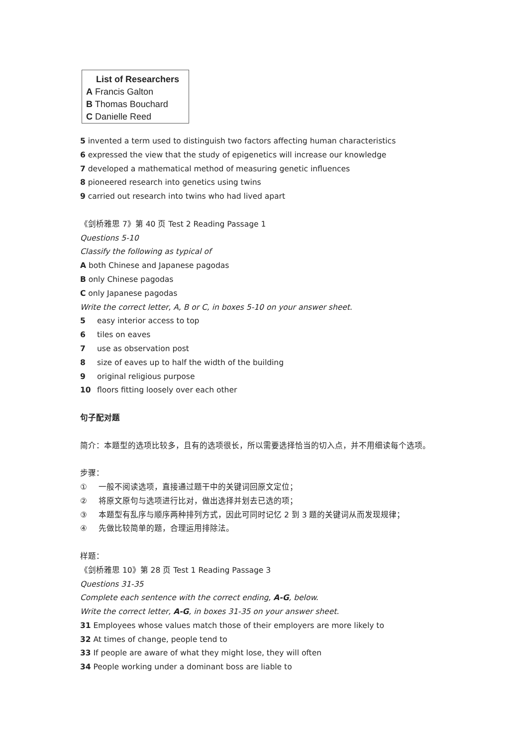List of Researchers
A Francis Galton
B Thomas Bouchard
C Danielle Reed
5 invented a term used to distinguish two factors affecting human characteristics
6 expressed the view that the study of epigenetics will increase our knowledge
7 developed a mathematical method of measuring genetic influences
8 pioneered research into genetics using twins
9 carried out research into twins who had lived apart
《剑桥雅思 7》第 40 页 Test 2 Reading Passage 1
Questions 5-10
Classify the following as typical of
A both Chinese and Japanese pagodas
B only Chinese pagodas
C only Japanese pagodas
Write the correct letter, A, B or C, in boxes 5-10 on your answer sheet.
5 easy interior access to top
6 tiles on eaves
7 use as observation post
8 size of eaves up to half the width of the building
9 original religious purpose
10 floors fitting loosely over each other
句子配对题
简介：本题型的选项比较多，且有的选项很长，所以需要选择恰当的切入点，并不用细读每个选项。
步骤：
① 一般不阅读选项，直接通过题干中的关键词回原文定位；
② 将原文原句与选项进行比对，做出选择并划去已选的项；
③ 本题型有乱序与顺序两种排列方式，因此可同时记忆 2 到 3 题的关键词从而发现规律；
④ 先做比较简单的题，合理运用排除法。
样题：
《剑桥雅思 10》第 28 页 Test 1 Reading Passage 3
Questions 31-35
Complete each sentence with the correct ending, A-G, below.
Write the correct letter, A-G, in boxes 31-35 on your answer sheet.
31 Employees whose values match those of their employers are more likely to
32 At times of change, people tend to
33 If people are aware of what they might lose, they will often
34 People working under a dominant boss are liable to